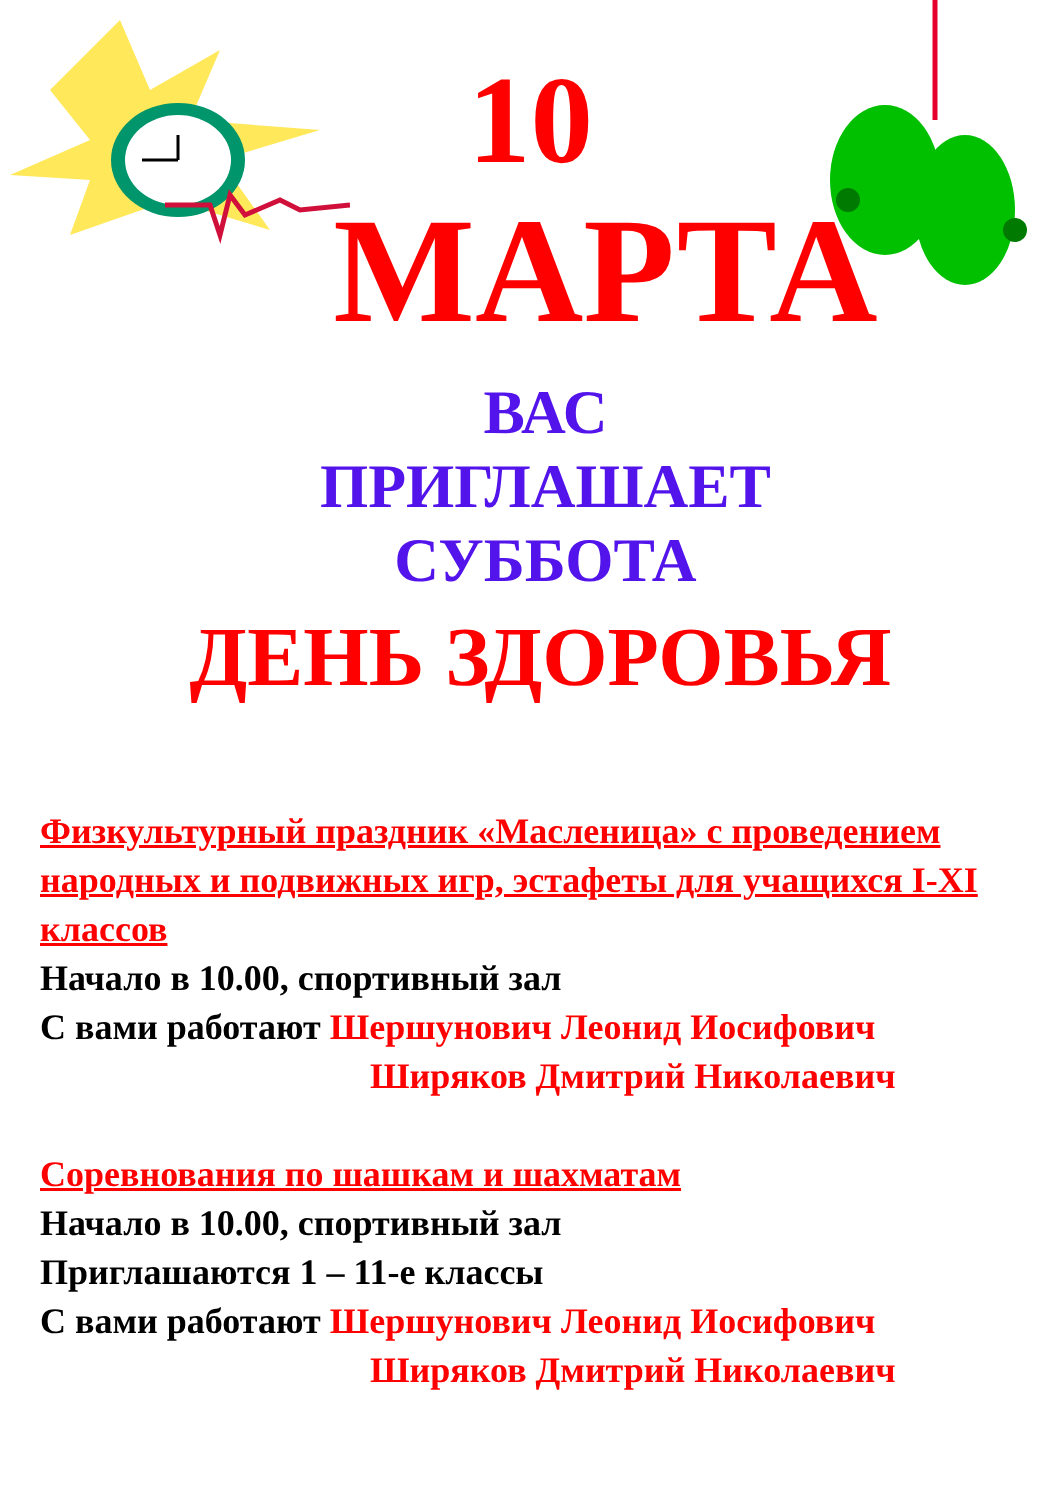10
МАРТА
ВАС
ПРИГЛАШАЕТ
СУББОТА
ДЕНЬ ЗДОРОВЬЯ
Физкультурный праздник «Масленица» с проведением народных и подвижных игр, эстафеты для учащихся I-XI классов
Начало в 10.00, спортивный зал
С вами работают Шершунович Леонид Иосифович
Ширяков Дмитрий Николаевич
Соревнования по шашкам и шахматам
Начало в 10.00, спортивный зал
Приглашаются 1 – 11-е классы
С вами работают Шершунович Леонид Иосифович
Ширяков Дмитрий Николаевич